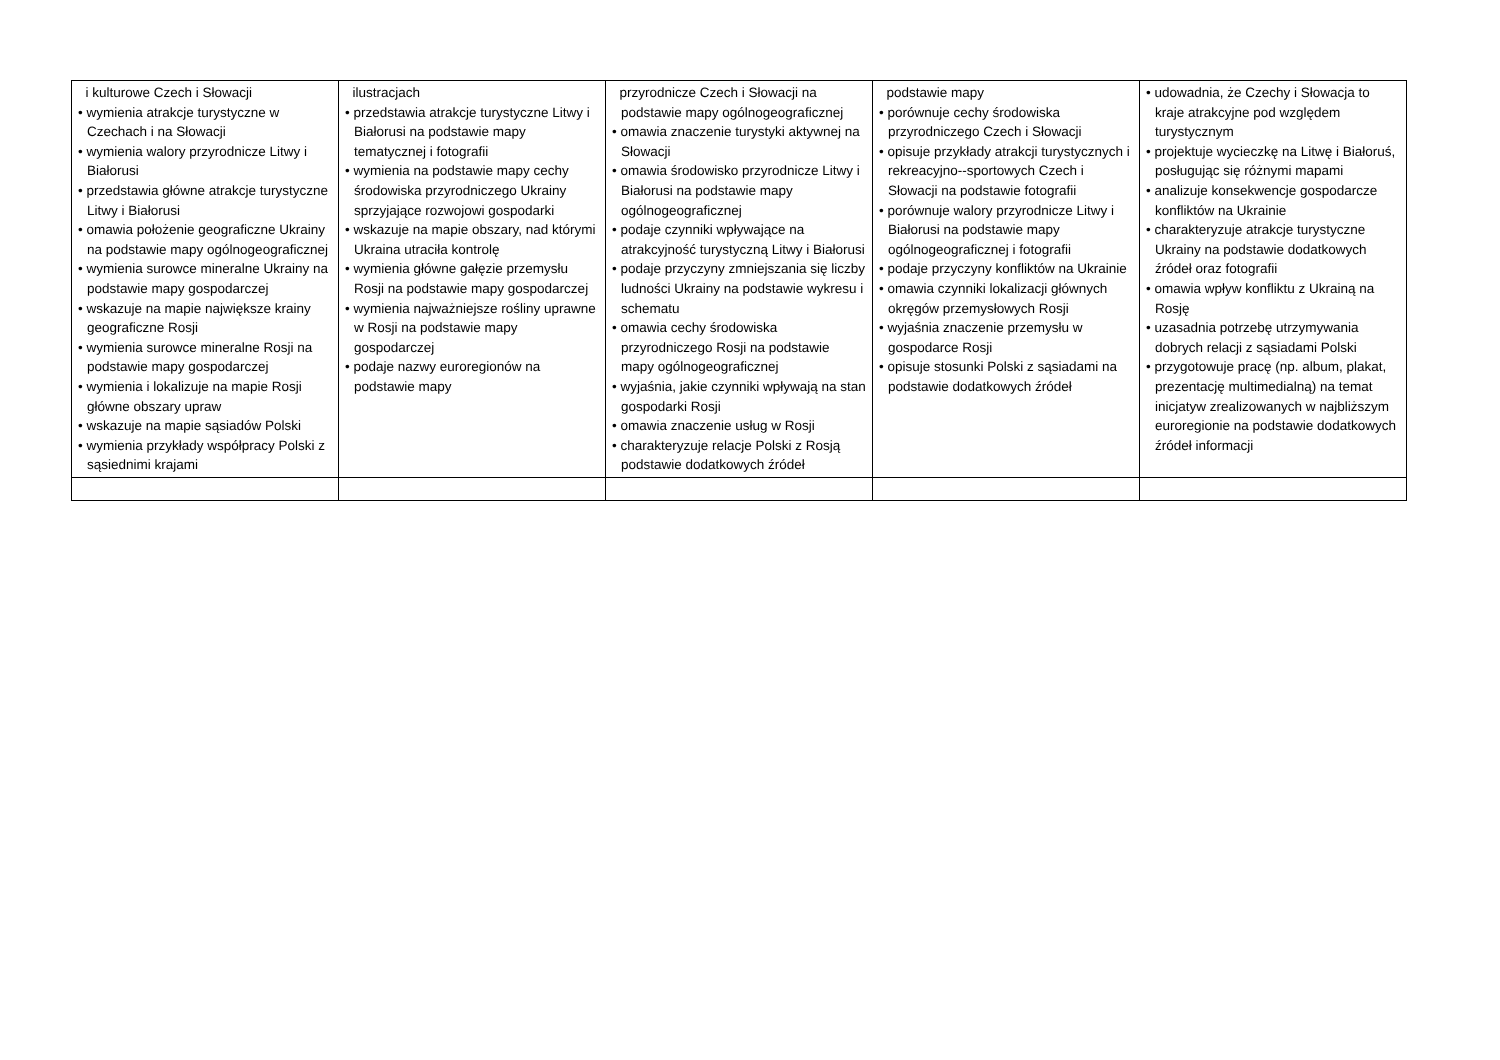| i kulturowe Czech i Słowacji • wymienia atrakcje turystyczne w Czechach i na Słowacji • wymienia walory przyrodnicze Litwy i Białorusi • przedstawia główne atrakcje turystyczne Litwy i Białorusi • omawia położenie geograficzne Ukrainy na podstawie mapy ogólnogeograficznej • wymienia surowce mineralne Ukrainy na podstawie mapy gospodarczej • wskazuje na mapie największe krainy geograficzne Rosji • wymienia surowce mineralne Rosji na podstawie mapy gospodarczej • wymienia i lokalizuje na mapie Rosji główne obszary upraw • wskazuje na mapie sąsiadów Polski • wymienia przykłady współpracy Polski z sąsiednimi krajami | ilustracjach • przedstawia atrakcje turystyczne Litwy i Białorusi na podstawie mapy tematycznej i fotografii • wymienia na podstawie mapy cechy środowiska przyrodniczego Ukrainy sprzyjające rozwojowi gospodarki • wskazuje na mapie obszary, nad którymi Ukraina utraciła kontrolę • wymienia główne gałęzie przemysłu Rosji na podstawie mapy gospodarczej • wymienia najważniejsze rośliny uprawne w Rosji na podstawie mapy gospodarczej • podaje nazwy euroregionów na podstawie mapy | przyrodnicze Czech i Słowacji na podstawie mapy ogólnogeograficznej • omawia znaczenie turystyki aktywnej na Słowacji • omawia środowisko przyrodnicze Litwy i Białorusi na podstawie mapy ogólnogeograficznej • podaje czynniki wpływające na atrakcyjność turystyczną Litwy i Białorusi • podaje przyczyny zmniejszania się liczby ludności Ukrainy na podstawie wykresu i schematu • omawia cechy środowiska przyrodniczego Rosji na podstawie mapy ogólnogeograficznej • wyjaśnia, jakie czynniki wpływają na stan gospodarki Rosji • omawia znaczenie usług w Rosji • charakteryzuje relacje Polski z Rosją podstawie dodatkowych źródeł | podstawie mapy • porównuje cechy środowiska przyrodniczego Czech i Słowacji • opisuje przykłady atrakcji turystycznych i rekreacyjno--sportowych Czech i Słowacji na podstawie fotografii • porównuje walory przyrodnicze Litwy i Białorusi na podstawie mapy ogólnogeograficznej i fotografii • podaje przyczyny konfliktów na Ukrainie • omawia czynniki lokalizacji głównych okręgów przemysłowych Rosji • wyjaśnia znaczenie przemysłu w gospodarce Rosji • opisuje stosunki Polski z sąsiadami na podstawie dodatkowych źródeł | • udowadnia, że Czechy i Słowacja to kraje atrakcyjne pod względem turystycznym • projektuje wycieczkę na Litwę i Białoruś, posługując się różnymi mapami • analizuje konsekwencje gospodarcze konfliktów na Ukrainie • charakteryzuje atrakcje turystyczne Ukrainy na podstawie dodatkowych źródeł oraz fotografii • omawia wpływ konfliktu z Ukrainą na Rosję • uzasadnia potrzebę utrzymywania dobrych relacji z sąsiadami Polski • przygotowuje pracę (np. album, plakat, prezentację multimedialną) na temat inicjatyw zrealizowanych w najbliższym euroregionie na podstawie dodatkowych źródeł informacji |